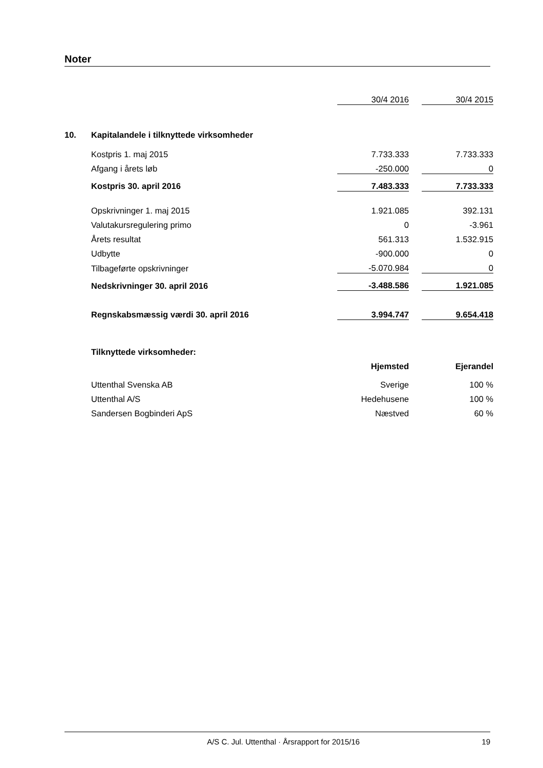Noter
| | | 30/4 2016 | | 30/4 2015 |
| 10. | Kapitalandele i tilknyttede virksomheder | | | |
| | Kostpris 1. maj 2015 | 7.733.333 | | 7.733.333 |
| | Afgang i årets løb | -250.000 | | 0 |
| | Kostpris 30. april 2016 | 7.483.333 | | 7.733.333 |
| | Opskrivninger 1. maj 2015 | 1.921.085 | | 392.131 |
| | Valutakursregulering primo | 0 | | -3.961 |
| | Årets resultat | 561.313 | | 1.532.915 |
| | Udbytte | -900.000 | | 0 |
| | Tilbageførte opskrivninger | -5.070.984 | | 0 |
| | Nedskrivninger 30. april 2016 | -3.488.586 | | 1.921.085 |
| | Regnskabsmæssig værdi 30. april 2016 | 3.994.747 | | 9.654.418 |
| | Tilknyttede virksomheder: | | | |
| | | Hjemsted | | Ejerandel |
| | Uttenthal Svenska AB | Sverige | | 100 % |
| | Uttenthal A/S | Hedehusene | | 100 % |
| | Sandersen Bogbinderi ApS | Næstved | | 60 % |
A/S C. Jul. Uttenthal · Årsrapport for 2015/16 19